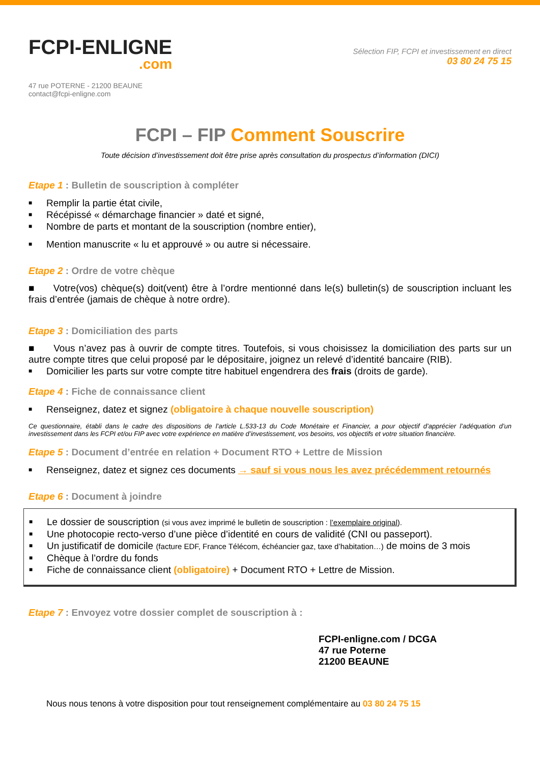FCPI-ENLIGNE.com
Sélection FIP, FCPI et investissement en direct
03 80 24 75 15
47 rue POTERNE - 21200 BEAUNE
contact@fcpi-enligne.com
FCPI – FIP Comment Souscrire
Toute décision d’investissement doit être prise après consultation du prospectus d’information (DICI)
Etape 1 : Bulletin de souscription à compléter
■ Remplir la partie état civile,
■ Récépissé « démarchage financier » daté et signé,
■ Nombre de parts et montant de la souscription (nombre entier),
■ Mention manuscrite « lu et approuvé » ou autre si nécessaire.
Etape 2 : Ordre de votre chèque
■ Votre(vos) chèque(s) doit(vent) être à l’ordre mentionné dans le(s) bulletin(s) de souscription incluant les frais d’entrée (jamais de chèque à notre ordre).
Etape 3 : Domiciliation des parts
■ Vous n’avez pas à ouvrir de compte titres. Toutefois, si vous choisissez la domiciliation des parts sur un autre compte titres que celui proposé par le dépositaire, joignez un relevé d’identité bancaire (RIB).
■ Domicilier les parts sur votre compte titre habituel engendrera des frais (droits de garde).
Etape 4 : Fiche de connaissance client
■ Renseignez, datez et signez (obligatoire à chaque nouvelle souscription)
Ce questionnaire, établi dans le cadre des dispositions de l’article L.533-13 du Code Monétaire et Financier, a pour objectif d’apprécier l’adéquation d’un investissement dans les FCPI et/ou FIP avec votre expérience en matière d’investissement, vos besoins, vos objectifs et votre situation financière.
Etape 5 : Document d’entrée en relation + Document RTO + Lettre de Mission
■ Renseignez, datez et signez ces documents → sauf si vous nous les avez précédemment retournés
Etape 6 : Document à joindre
■ Le dossier de souscription (si vous avez imprimé le bulletin de souscription : l’exemplaire original).
■ Une photocopie recto-verso d’une pièce d’identité en cours de validité (CNI ou passeport).
■ Un justificatif de domicile (facture EDF, France Télécom, échéancier gaz, taxe d’habitation…) de moins de 3 mois
■ Chèque à l’ordre du fonds
■ Fiche de connaissance client (obligatoire) + Document RTO + Lettre de Mission.
Etape 7 : Envoyez votre dossier complet de souscription à :
FCPI-enligne.com / DCGA
47 rue Poterne
21200 BEAUNE
Nous nous tenons à votre disposition pour tout renseignement complémentaire au 03 80 24 75 15